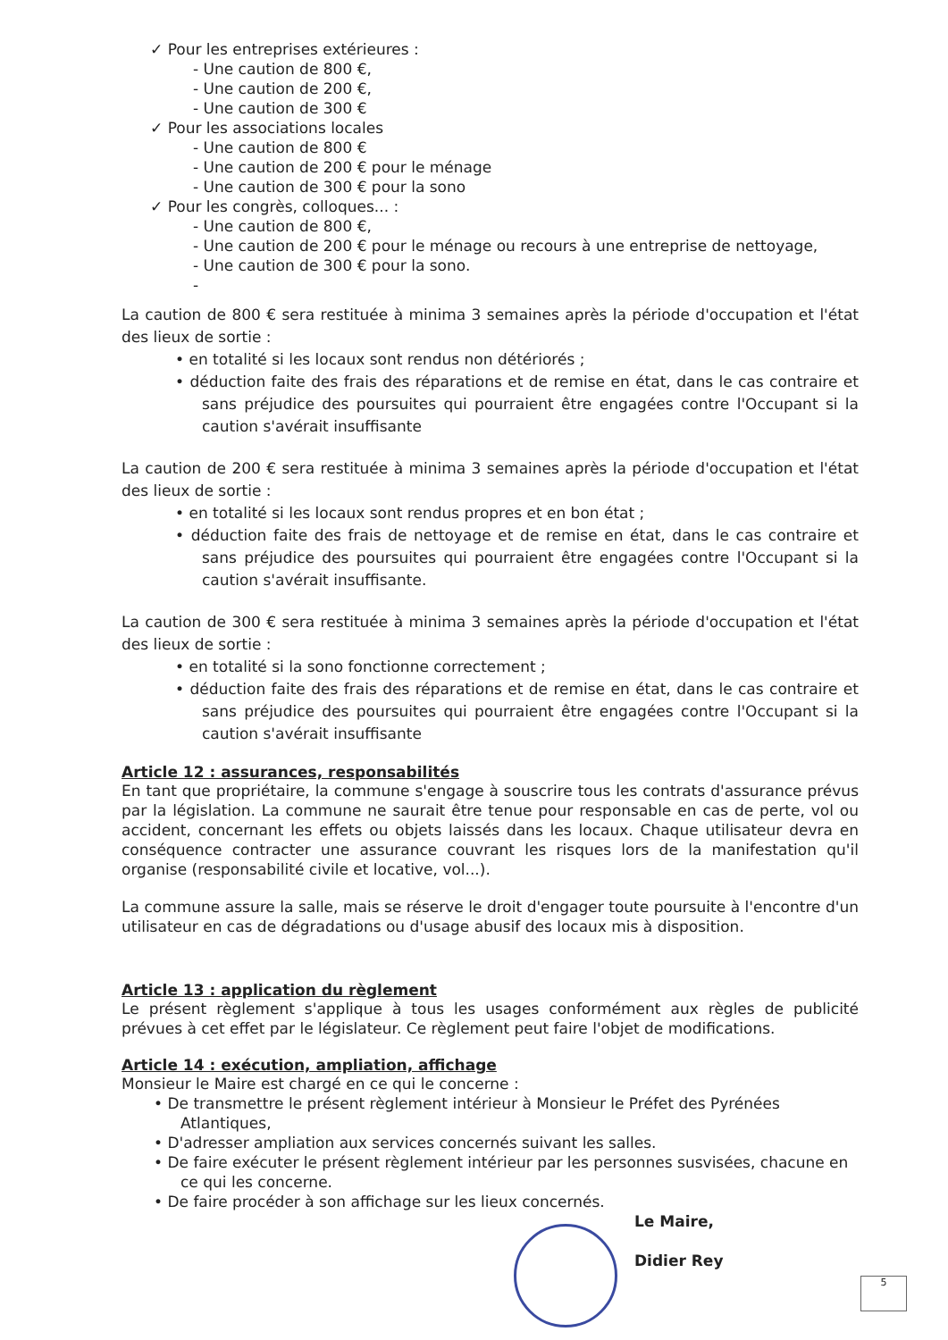✓ Pour les entreprises extérieures :
- Une caution de 800 €,
- Une caution de 200 €,
- Une caution de 300 €
✓ Pour les associations locales
- Une caution de 800 €
- Une caution de 200 € pour le ménage
- Une caution de 300 € pour la sono
✓ Pour les congrès, colloques... :
- Une caution de 800 €,
- Une caution de 200 € pour le ménage ou recours à une entreprise de nettoyage,
- Une caution de 300 € pour la sono.
-
La caution de 800 € sera restituée à minima 3 semaines après la période d'occupation et l'état des lieux de sortie :
• en totalité si les locaux sont rendus non détériorés ;
• déduction faite des frais des réparations et de remise en état, dans le cas contraire et sans préjudice des poursuites qui pourraient être engagées contre l'Occupant si la caution s'avérait insuffisante
La caution de 200 € sera restituée à minima 3 semaines après la période d'occupation et l'état des lieux de sortie :
• en totalité si les locaux sont rendus propres et en bon état ;
• déduction faite des frais de nettoyage et de remise en état, dans le cas contraire et sans préjudice des poursuites qui pourraient être engagées contre l'Occupant si la caution s'avérait insuffisante.
La caution de 300 € sera restituée à minima 3 semaines après la période d'occupation et l'état des lieux de sortie :
• en totalité si la sono fonctionne correctement ;
• déduction faite des frais des réparations et de remise en état, dans le cas contraire et sans préjudice des poursuites qui pourraient être engagées contre l'Occupant si la caution s'avérait insuffisante
Article 12 : assurances, responsabilités
En tant que propriétaire, la commune s'engage à souscrire tous les contrats d'assurance prévus par la législation. La commune ne saurait être tenue pour responsable en cas de perte, vol ou accident, concernant les effets ou objets laissés dans les locaux. Chaque utilisateur devra en conséquence contracter une assurance couvrant les risques lors de la manifestation qu'il organise (responsabilité civile et locative, vol...).
La commune assure la salle, mais se réserve le droit d'engager toute poursuite à l'encontre d'un utilisateur en cas de dégradations ou d'usage abusif des locaux mis à disposition.
Article 13 : application du règlement
Le présent règlement s'applique à tous les usages conformément aux règles de publicité prévues à cet effet par le législateur. Ce règlement peut faire l'objet de modifications.
Article 14 : exécution, ampliation, affichage
Monsieur le Maire est chargé en ce qui le concerne :
• De transmettre le présent règlement intérieur à Monsieur le Préfet des Pyrénées Atlantiques,
• D'adresser ampliation aux services concernés suivant les salles.
• De faire exécuter le présent règlement intérieur par les personnes susvisées, chacune en ce qui les concerne.
• De faire procéder à son affichage sur les lieux concernés.
Le Maire,
Didier Rey
5